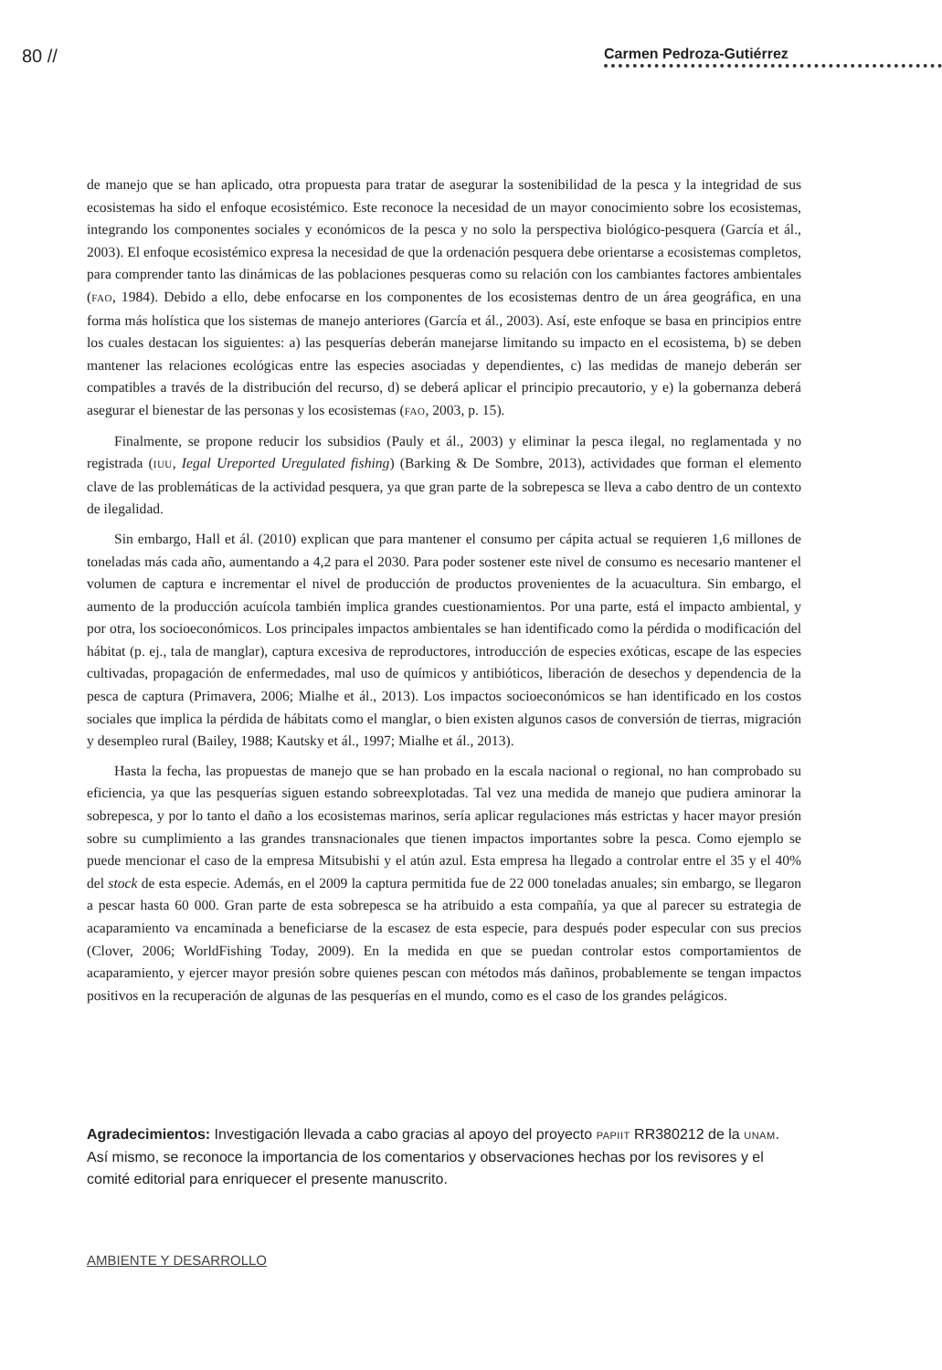80 //
Carmen Pedroza-Gutiérrez
de manejo que se han aplicado, otra propuesta para tratar de asegurar la sostenibilidad de la pesca y la integridad de sus ecosistemas ha sido el enfoque ecosistémico. Este reconoce la necesidad de un mayor conocimiento sobre los ecosistemas, integrando los componentes sociales y económicos de la pesca y no solo la perspectiva biológico-pesquera (García et ál., 2003). El enfoque ecosistémico expresa la necesidad de que la ordenación pesquera debe orientarse a ecosistemas completos, para comprender tanto las dinámicas de las poblaciones pesqueras como su relación con los cambiantes factores ambientales (FAO, 1984). Debido a ello, debe enfocarse en los componentes de los ecosistemas dentro de un área geográfica, en una forma más holística que los sistemas de manejo anteriores (García et ál., 2003). Así, este enfoque se basa en principios entre los cuales destacan los siguientes: a) las pesquerías deberán manejarse limitando su impacto en el ecosistema, b) se deben mantener las relaciones ecológicas entre las especies asociadas y dependientes, c) las medidas de manejo deberán ser compatibles a través de la distribución del recurso, d) se deberá aplicar el principio precautorio, y e) la gobernanza deberá asegurar el bienestar de las personas y los ecosistemas (FAO, 2003, p. 15).
Finalmente, se propone reducir los subsidios (Pauly et ál., 2003) y eliminar la pesca ilegal, no reglamentada y no registrada (IUU, Iegal Ureported Uregulated fishing) (Barking & De Sombre, 2013), actividades que forman el elemento clave de las problemáticas de la actividad pesquera, ya que gran parte de la sobrepesca se lleva a cabo dentro de un contexto de ilegalidad.
Sin embargo, Hall et ál. (2010) explican que para mantener el consumo per cápita actual se requieren 1,6 millones de toneladas más cada año, aumentando a 4,2 para el 2030. Para poder sostener este nivel de consumo es necesario mantener el volumen de captura e incrementar el nivel de producción de productos provenientes de la acuacultura. Sin embargo, el aumento de la producción acuícola también implica grandes cuestionamientos. Por una parte, está el impacto ambiental, y por otra, los socioeconómicos. Los principales impactos ambientales se han identificado como la pérdida o modificación del hábitat (p. ej., tala de manglar), captura excesiva de reproductores, introducción de especies exóticas, escape de las especies cultivadas, propagación de enfermedades, mal uso de químicos y antibióticos, liberación de desechos y dependencia de la pesca de captura (Primavera, 2006; Mialhe et ál., 2013). Los impactos socioeconómicos se han identificado en los costos sociales que implica la pérdida de hábitats como el manglar, o bien existen algunos casos de conversión de tierras, migración y desempleo rural (Bailey, 1988; Kautsky et ál., 1997; Mialhe et ál., 2013).
Hasta la fecha, las propuestas de manejo que se han probado en la escala nacional o regional, no han comprobado su eficiencia, ya que las pesquerías siguen estando sobreexplotadas. Tal vez una medida de manejo que pudiera aminorar la sobrepesca, y por lo tanto el daño a los ecosistemas marinos, sería aplicar regulaciones más estrictas y hacer mayor presión sobre su cumplimiento a las grandes transnacionales que tienen impactos importantes sobre la pesca. Como ejemplo se puede mencionar el caso de la empresa Mitsubishi y el atún azul. Esta empresa ha llegado a controlar entre el 35 y el 40% del stock de esta especie. Además, en el 2009 la captura permitida fue de 22 000 toneladas anuales; sin embargo, se llegaron a pescar hasta 60 000. Gran parte de esta sobrepesca se ha atribuido a esta compañía, ya que al parecer su estrategia de acaparamiento va encaminada a beneficiarse de la escasez de esta especie, para después poder especular con sus precios (Clover, 2006; WorldFishing Today, 2009). En la medida en que se puedan controlar estos comportamientos de acaparamiento, y ejercer mayor presión sobre quienes pescan con métodos más dañinos, probablemente se tengan impactos positivos en la recuperación de algunas de las pesquerías en el mundo, como es el caso de los grandes pelágicos.
Agradecimientos: Investigación llevada a cabo gracias al apoyo del proyecto PAPIIT RR380212 de la UNAM. Así mismo, se reconoce la importancia de los comentarios y observaciones hechas por los revisores y el comité editorial para enriquecer el presente manuscrito.
AMBIENTE Y DESARROLLO